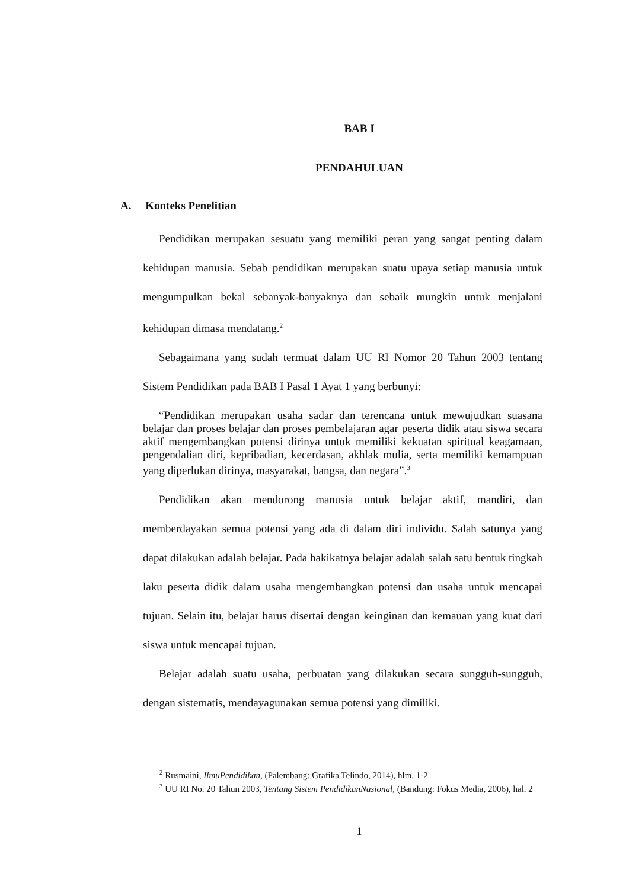BAB I
PENDAHULUAN
A. Konteks Penelitian
Pendidikan merupakan sesuatu yang memiliki peran yang sangat penting dalam kehidupan manusia. Sebab pendidikan merupakan suatu upaya setiap manusia untuk mengumpulkan bekal sebanyak-banyaknya dan sebaik mungkin untuk menjalani kehidupan dimasa mendatang.<sup>2</sup>
Sebagaimana yang sudah termuat dalam UU RI Nomor 20 Tahun 2003 tentang Sistem Pendidikan pada BAB I Pasal 1 Ayat 1 yang berbunyi:
“Pendidikan merupakan usaha sadar dan terencana untuk mewujudkan suasana belajar dan proses belajar dan proses pembelajaran agar peserta didik atau siswa secara aktif mengembangkan potensi dirinya untuk memiliki kekuatan spiritual keagamaan, pengendalian diri, kepribadian, kecerdasan, akhlak mulia, serta memiliki kemampuan yang diperlukan dirinya, masyarakat, bangsa, dan negara”.<sup>3</sup>
Pendidikan akan mendorong manusia untuk belajar aktif, mandiri, dan memberdayakan semua potensi yang ada di dalam diri individu. Salah satunya yang dapat dilakukan adalah belajar. Pada hakikatnya belajar adalah salah satu bentuk tingkah laku peserta didik dalam usaha mengembangkan potensi dan usaha untuk mencapai tujuan. Selain itu, belajar harus disertai dengan keinginan dan kemauan yang kuat dari siswa untuk mencapai tujuan.
Belajar adalah suatu usaha, perbuatan yang dilakukan secara sungguh-sungguh, dengan sistematis, mendayagunakan semua potensi yang dimiliki.
<sup>2</sup> Rusmaini, IlmuPendidikan, (Palembang: Grafika Telindo, 2014), hlm. 1-2
<sup>3</sup> UU RI No. 20 Tahun 2003, Tentang Sistem PendidikanNasional, (Bandung: Fokus Media, 2006), hal. 2
1